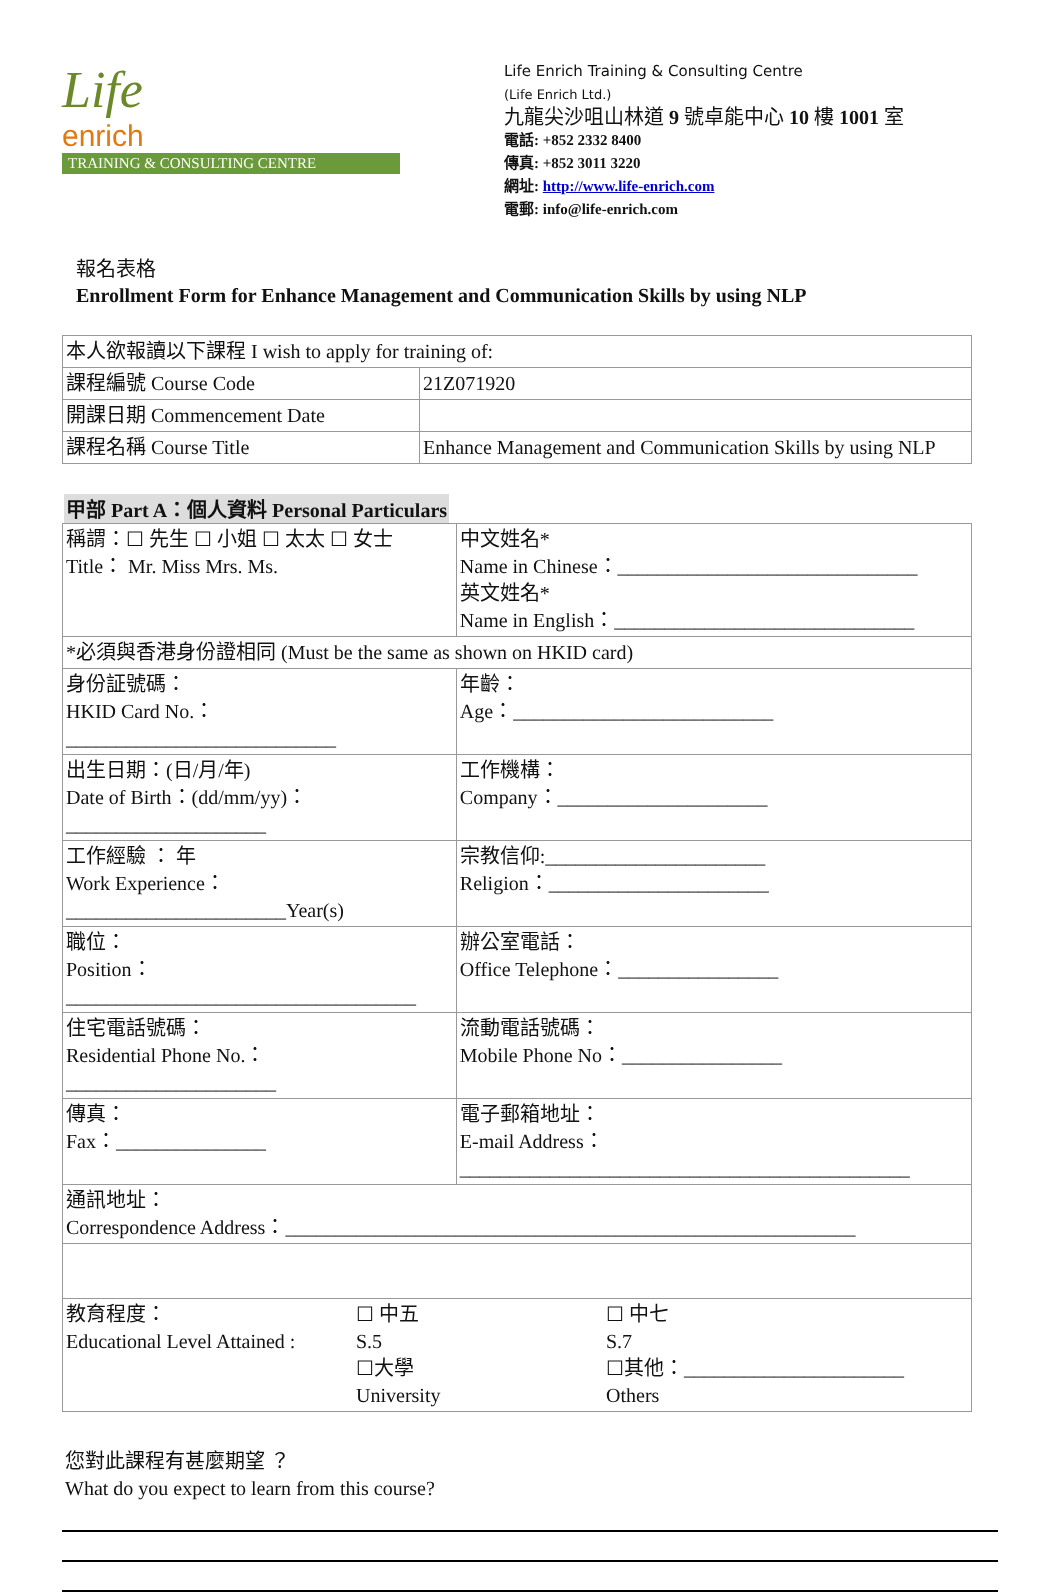Life
enrich
TRAINING & CONSULTING CENTRE
Life Enrich Training & Consulting Centre
(Life Enrich Ltd.)
九龍尖沙咀山林道 9 號卓能中心 10 樓 1001 室
電話: +852 2332 8400
傳真: +852 3011 3220
網址: http://www.life-enrich.com
電郵: info@life-enrich.com
報名表格
Enrollment Form for Enhance Management and Communication Skills by using NLP
| 本人欲報讀以下課程 I wish to apply for training of: | |
| 課程編號 Course Code | 21Z071920 |
| 開課日期 Commencement Date | |
| 課程名稱 Course Title | Enhance Management and Communication Skills by using NLP |
甲部 Part A：個人資料 Personal Particulars
| 稱謂：☐ 先生 ☐ 小姐 ☐ 太太 ☐ 女士 Title： Mr. Miss Mrs. Ms. | | 中文姓名* Name in Chinese：______________________________ 英文姓名* Name in English：______________________________ | |
| *必須與香港身份證相同 (Must be the same as shown on HKID card) | | | |
| 身份証號碼： HKID Card No.：___________________________ | | | 年齡： Age：__________________________ |
| 出生日期：(日/月/年) Date of Birth：(dd/mm/yy)：____________________ | | | 工作機構： Company：_____________________ |
| 工作經驗 ： 年 Work Experience：______________________Year(s) | | | 宗教信仰:______________________ Religion：______________________ |
| 職位： Position：___________________________________ | | | 辦公室電話： Office Telephone：________________ |
| 住宅電話號碼： Residential Phone No.：_____________________ | | | 流動電話號碼： Mobile Phone No：________________ |
| 傳真： Fax：_______________ | 電子郵箱地址： E-mail Address：_____________________________________________ | | |
| 通訊地址： Correspondence Address：_________________________________________________________ | | | |
| 教育程度： Educational Level Attained : ☐ 中五 S.5 ☐大學 University ☐ 中七 S.7 ☐其他：______________________ Others | | | |
您對此課程有甚麼期望 ？
What do you expect to learn from this course?